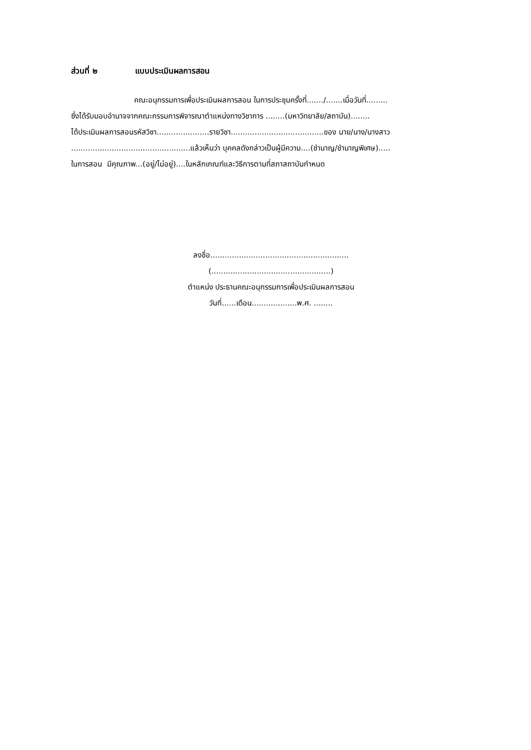ส่วนที่ ๒ แบบประเมินผลการสอน
คณะอนุกรรมการเพื่อประเมินผลการสอน ในการประชุมครั้งที่......./.......เมื่อวันที่.........
ซึ่งได้รับมอบอำนาจจากคณะกรรมการพิจารณาตำแหน่งทางวิชาการ ........(มหาวิทยาลัย/สถาบัน)........
ได้ประเมินผลการสอนรหัสวิชา......................รายวิชา.......................................ของ นาย/นาง/นางสาว
..................................................แล้วเห็นว่า บุคคลดังกล่าวเป็นผู้มีความ....(ชำนาญ/ชำนาญพิเศษ).....
ในการสอน มีคุณภาพ...(อยู่/ไม่อยู่)....ในหลักเกณฑ์และวิธีการตามที่สภาสถาบันกำหนด
ลงชื่อ..........................................................
(..................................................)
ตำแหน่ง ประธานคณะอนุกรรมการเพื่อประเมินผลการสอน
วันที่......เดือน...................พ.ศ. ........